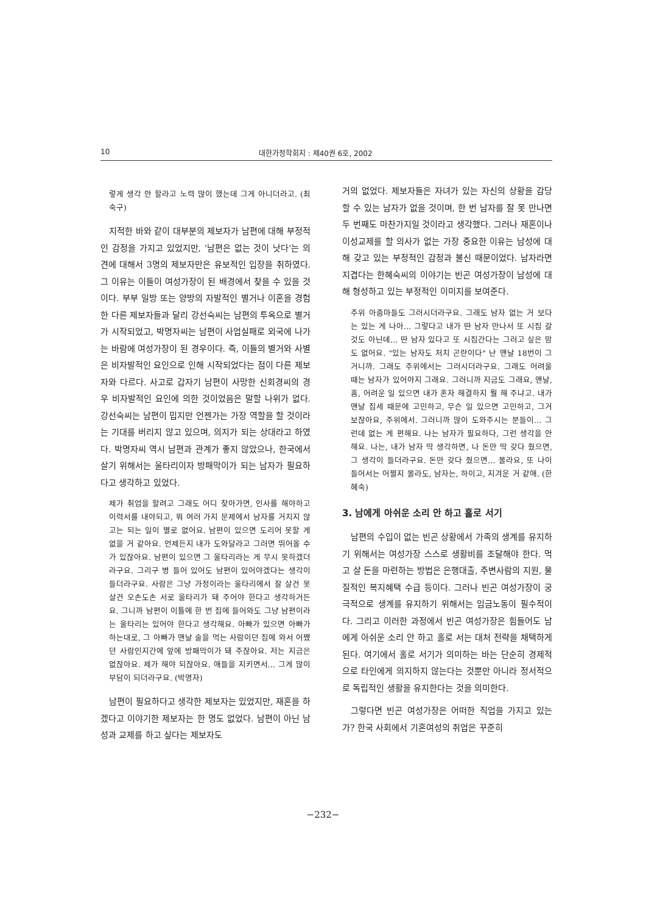10 대한가정학회지 : 제40권 6호, 2002
렇게 생각 안 할라고 노력 많이 했는데 그게 아니더라고. (최숙구)
지적한 바와 같이 대부분의 제보자가 남편에 대해 부정적인 감정을 가지고 있었지만, '남편은 없는 것이 낫다'는 의견에 대해서 3명의 제보자만은 유보적인 입장을 취하였다. 그 이유는 이들이 여성가장이 된 배경에서 찾을 수 있을 것이다. 부부 일방 또는 양방의 자발적인 별거나 이혼을 경험한 다른 제보자들과 달리 강선숙씨는 남편의 투옥으로 별거가 시작되었고, 박명자씨는 남편이 사업실패로 외국에 나가는 바람에 여성가장이 된 경우이다. 즉, 이들의 별거와 사별은 비자발적인 요인으로 인해 시작되었다는 점이 다른 제보자와 다르다. 사고로 갑자기 남편이 사망한 신회경씨의 경우 비자발적인 요인에 의한 것이었음은 말할 나위가 없다. 강선숙씨는 남편이 밉지만 언젠가는 가장 역할을 할 것이라는 기대를 버리지 않고 있으며, 의지가 되는 상대라고 하였다. 박명자씨 역시 남편과 관계가 좋지 않았으나, 한국에서 살기 위해서는 울타리이자 방패막이가 되는 남자가 필요하다고 생각하고 있었다.
제가 취업을 할려고 그래도 어디 찾아가면, 인사를 해야하고 이력서를 내야되고, 뭐 여러 가지 문제에서 남자를 거치지 않고는 되는 일이 별로 없어요. 남편이 있으면 도리어 못할 게 없을 거 같아요. 언제든지 내가 도와달라고 그러면 뛰어올 수가 있잖아요. 남편이 있으면 그 울타리라는 게 무시 못하겠더라구요. 그리구 병 들어 있어도 남편이 있어야겠다는 생각이 들더라구요. 사람은 그냥 가정이라는 울타리에서 잘 살건 못 살건 오손도손 서로 울타리가 돼 주어야 한다고 생각하거든요. 그니까 남편이 이틀에 한 번 집에 들어와도 그냥 남편이라는 울타리는 있어야 한다고 생각해요. 아빠가 있으면 아빠가 하는대로, 그 아빠가 맨날 술을 먹는 사람이던 집에 와서 어쨌던 사람인지간에 앞에 방패막이가 돼 주잖아요. 저는 지금은 없잖아요. 제가 해야 되잖아요. 애들을 지키면서… 그게 많이 부담이 되더라구요. (박명자)
남편이 필요하다고 생각한 제보자는 있었지만, 재혼을 하겠다고 이야기한 제보자는 한 명도 없었다. 남편이 아닌 남성과 교제를 하고 싶다는 제보자도
거의 없었다. 제보자들은 자녀가 있는 자신의 상황을 감당할 수 있는 남자가 없을 것이며, 한 번 남자를 잘 못 만나면 두 번째도 마찬가지일 것이라고 생각했다. 그러나 재혼이나 이성교제를 할 의사가 없는 가장 중요한 이유는 남성에 대해 갖고 있는 부정적인 감정과 불신 때문이었다. 남자라면 지겹다는 한혜숙씨의 이야기는 빈곤 여성가장이 남성에 대해 형성하고 있는 부정적인 이미지를 보여준다.
주위 아줌마들도 그러시더라구요. 그래도 남자 없는 거 보다는 있는 게 나아… 그렇다고 내가 딴 남자 만나서 또 시집 갈 것도 아닌데… 딴 남자 있다고 또 시집간다는 그러고 싶은 맘도 없어요. "있는 남자도 처치 곤란이다" 난 맨날 18번이 그거니까. 그래도 주위에서는 그러시더라구요. 그래도 어려울 때는 남자가 있어야지 그래요. 그러니까 지금도 그래요, 맨날, 흠, 어려운 일 있으면 내가 혼자 해결하지 뭘 해 주냐고. 내가 맨날 집세 때문에 고민하고, 무슨 일 있으면 고민하고, 그거 보잖아요, 주위에서. 그러니까 많이 도와주시는 분들이… 그런데 없는 게 편해요. 나는 남자가 필요하다, 그런 생각을 안 해요. 나는, 내가 남자 딱 생각하면, 나 돈만 딱 갖다 줬으면, 그 생각이 들더라구요. 돈만 갖다 줬으면… 몰라요, 또 나이 들어서는 어쩔지 몰라도, 남자는, 하이고, 지겨운 거 같애. (한혜숙)
3. 남에게 아쉬운 소리 안 하고 홀로 서기
남편의 수입이 없는 빈곤 상황에서 가족의 생계를 유지하기 위해서는 여성가장 스스로 생활비를 조달해야 한다. 먹고 살 돈을 마련하는 방법은 은행대출, 주변사람의 지원, 물질적인 복지혜택 수급 등이다. 그러나 빈곤 여성가장이 궁극적으로 생계를 유지하기 위해서는 임금노동이 필수적이다. 그리고 이러한 과정에서 빈곤 여성가장은 힘들어도 남에게 아쉬운 소리 안 하고 홀로 서는 대처 전략을 채택하게 된다. 여기에서 홀로 서기가 의미하는 바는 단순히 경제적으로 타인에게 의지하지 않는다는 것뿐만 아니라 정서적으로 독립적인 생활을 유지한다는 것을 의미한다.
그렇다면 빈곤 여성가장은 어떠한 직업을 가지고 있는가? 한국 사회에서 기혼여성의 취업은 꾸준히
−232−